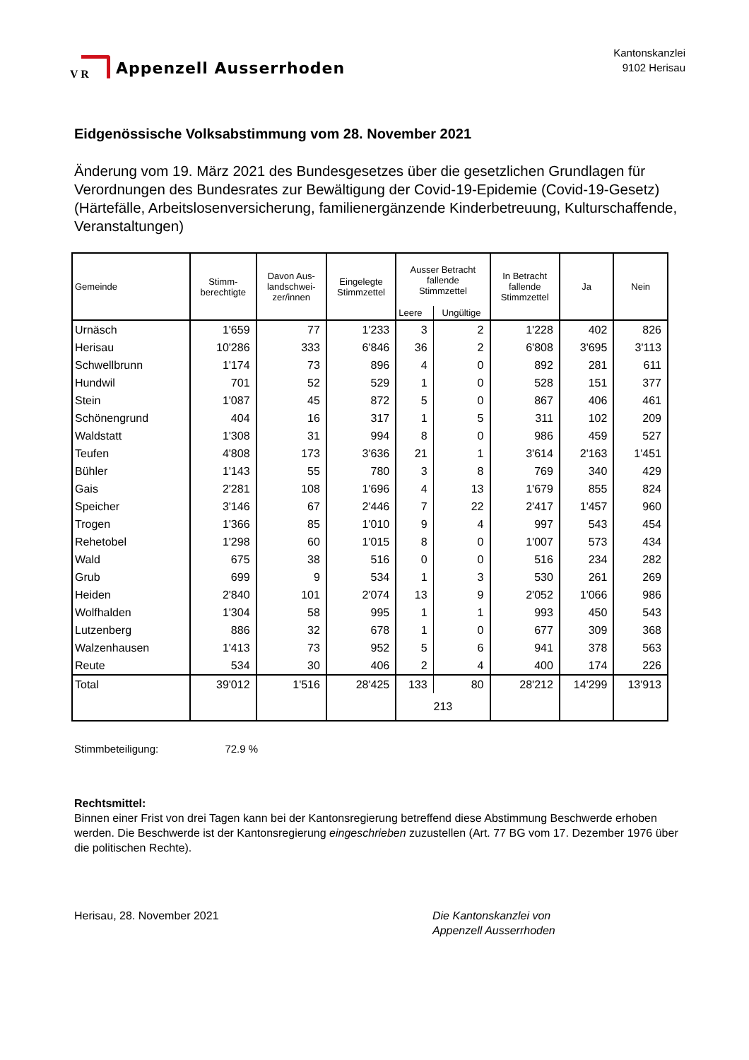V R
Appenzell Ausserrhoden
Kantonskanzlei
9102 Herisau
Eidgenössische Volksabstimmung vom 28. November 2021
Änderung vom 19. März 2021 des Bundesgesetzes über die gesetzlichen Grundlagen für Verordnungen des Bundesrates zur Bewältigung der Covid-19-Epidemie (Covid-19-Gesetz) (Härtefälle, Arbeitslosenversicherung, familienergänzende Kinderbetreuung, Kulturschaffende, Veranstaltungen)
| Gemeinde | Stimm- berechtigte | Davon Aus- landschwei- zer/innen | Eingelegte Stimmzettel | Ausser Betracht fallende Stimmzettel | | In Betracht fallende Stimmzettel | Ja | Nein |
| --- | --- | --- | --- | --- | --- | --- | --- | --- |
| | | | | Leere | Ungültige | | | |
| Urnäsch | 1'659 | 77 | 1'233 | 3 | 2 | 1'228 | 402 | 826 |
| Herisau | 10'286 | 333 | 6'846 | 36 | 2 | 6'808 | 3'695 | 3'113 |
| Schwellbrunn | 1'174 | 73 | 896 | 4 | 0 | 892 | 281 | 611 |
| Hundwil | 701 | 52 | 529 | 1 | 0 | 528 | 151 | 377 |
| Stein | 1'087 | 45 | 872 | 5 | 0 | 867 | 406 | 461 |
| Schönengrund | 404 | 16 | 317 | 1 | 5 | 311 | 102 | 209 |
| Waldstatt | 1'308 | 31 | 994 | 8 | 0 | 986 | 459 | 527 |
| Teufen | 4'808 | 173 | 3'636 | 21 | 1 | 3'614 | 2'163 | 1'451 |
| Bühler | 1'143 | 55 | 780 | 3 | 8 | 769 | 340 | 429 |
| Gais | 2'281 | 108 | 1'696 | 4 | 13 | 1'679 | 855 | 824 |
| Speicher | 3'146 | 67 | 2'446 | 7 | 22 | 2'417 | 1'457 | 960 |
| Trogen | 1'366 | 85 | 1'010 | 9 | 4 | 997 | 543 | 454 |
| Rehetobel | 1'298 | 60 | 1'015 | 8 | 0 | 1'007 | 573 | 434 |
| Wald | 675 | 38 | 516 | 0 | 0 | 516 | 234 | 282 |
| Grub | 699 | 9 | 534 | 1 | 3 | 530 | 261 | 269 |
| Heiden | 2'840 | 101 | 2'074 | 13 | 9 | 2'052 | 1'066 | 986 |
| Wolfhalden | 1'304 | 58 | 995 | 1 | 1 | 993 | 450 | 543 |
| Lutzenberg | 886 | 32 | 678 | 1 | 0 | 677 | 309 | 368 |
| Walzenhausen | 1'413 | 73 | 952 | 5 | 6 | 941 | 378 | 563 |
| Reute | 534 | 30 | 406 | 2 | 4 | 400 | 174 | 226 |
| Total | 39'012 | 1'516 | 28'425 | 133 | 80 | 28'212 | 14'299 | 13'913 |
| | | | | 213 | | | | |
Stimmbeteiligung: 72.9 %
Rechtsmittel:
Binnen einer Frist von drei Tagen kann bei der Kantonsregierung betreffend diese Abstimmung Beschwerde erhoben werden. Die Beschwerde ist der Kantonsregierung eingeschrieben zuzustellen (Art. 77 BG vom 17. Dezember 1976 über die politischen Rechte).
Herisau, 28. November 2021 Die Kantonskanzlei von
Appenzell Ausserrhoden